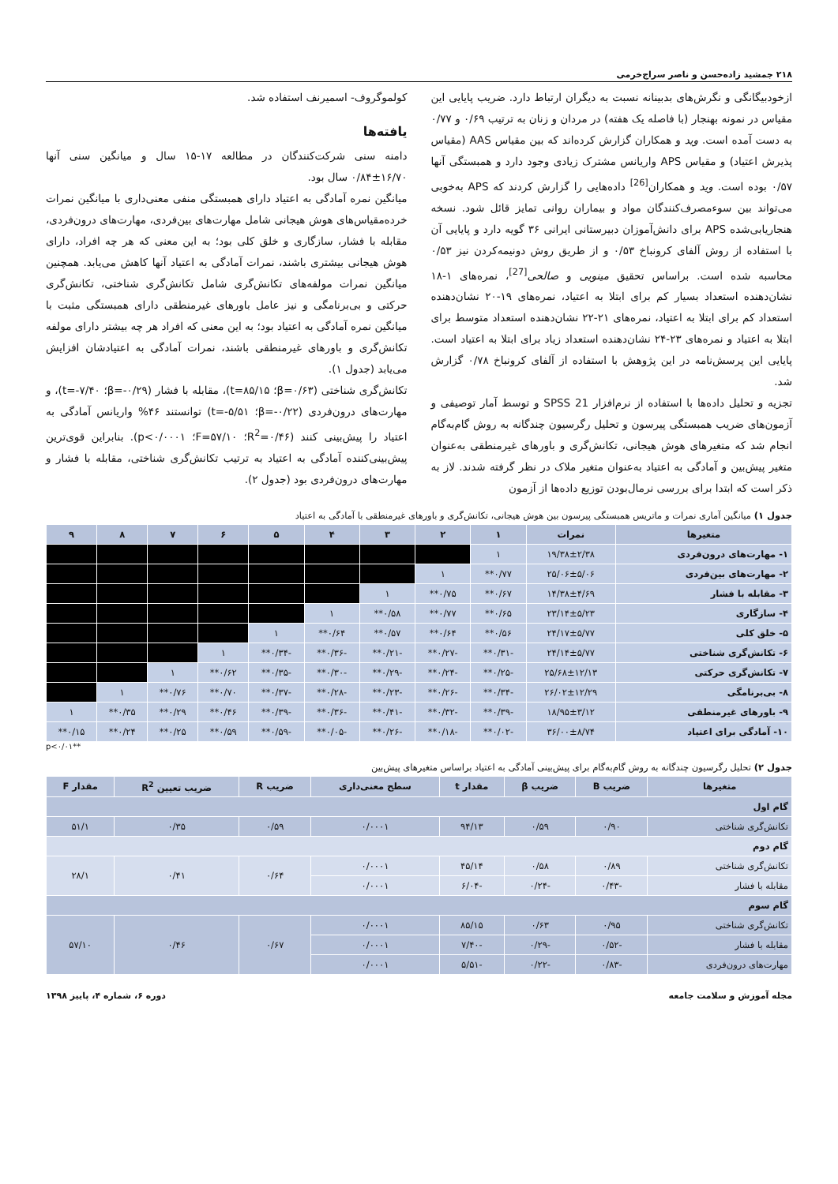۲۱۸ جمشید زاده‌حسن و ناصر سراج‌خرمی
ازخودبیگانگی و نگرش‌های بدبینانه نسبت به دیگران ارتباط دارد. ضریب پایایی این مقیاس در نمونه بهنجار (با فاصله یک هفته) در مردان و زنان به ترتیب ۰/۶۹ و ۰/۷۷ به دست آمده است. وید و همکاران گزارش کرده‌اند که بین مقیاس AAS (مقیاس پذیرش اعتیاد) و مقیاس APS واریانس مشترک زیادی وجود دارد و همبستگی آنها ۰/۵۷ بوده است. وید و همکاران<sup>[26]</sup> داده‌هایی را گزارش کردند که APS به‌خوبی می‌تواند بین سوءمصرف‌کنندگان مواد و بیماران روانی تمایز قائل شود. نسخه هنجاریابی‌شده APS برای دانش‌آموزان دبیرستانی ایرانی ۳۶ گویه دارد و پایایی آن با استفاده از روش آلفای کرونباخ ۰/۵۳ و از طریق روش دونیمه‌کردن نیز ۰/۵۳ محاسبه شده است. براساس تحقیق مینویی و صالحی<sup>[27]</sup>، نمره‌های ۱-۱۸ نشان‌دهنده استعداد بسیار کم برای ابتلا به اعتیاد، نمره‌های ۱۹-۲۰ نشان‌دهنده استعداد کم برای ابتلا به اعتیاد، نمره‌های ۲۱-۲۲ نشان‌دهنده استعداد متوسط برای ابتلا به اعتیاد و نمره‌های ۲۳-۲۴ نشان‌دهنده استعداد زیاد برای ابتلا به اعتیاد است. پایایی این پرسش‌نامه در این پژوهش با استفاده از آلفای کرونباخ ۰/۷۸ گزارش شد.
تجزیه و تحلیل داده‌ها با استفاده از نرم‌افزار SPSS 21 و توسط آمار توصیفی و آزمون‌های ضریب همبستگی پیرسون و تحلیل رگرسیون چندگانه به روش گام‌به‌گام انجام شد که متغیرهای هوش هیجانی، تکانش‌گری و باورهای غیرمنطقی به‌عنوان متغیر پیش‌بین و آمادگی به اعتیاد به‌عنوان متغیر ملاک در نظر گرفته شدند. لاز به ذکر است که ابتدا برای بررسی نرمال‌بودن توزیع داده‌ها از آزمون
کولموگروف- اسمیرنف استفاده شد.
یافته‌ها
دامنه سنی شرکت‌کنندگان در مطالعه ۱۷-۱۵ سال و میانگین سنی آنها ۱۶/۷۰±۰/۸۴ سال بود.
میانگین نمره آمادگی به اعتیاد دارای همبستگی منفی معنی‌داری با میانگین نمرات خرده‌مقیاس‌های هوش هیجانی شامل مهارت‌های بین‌فردی، مهارت‌های درون‌فردی، مقابله با فشار، سازگاری و خلق کلی بود؛ به این معنی که هر چه افراد، دارای هوش هیجانی بیشتری باشند، نمرات آمادگی به اعتیاد آنها کاهش می‌یابد. همچنین میانگین نمرات مولفه‌های تکانش‌گری شامل تکانش‌گری شناختی، تکانش‌گری حرکتی و بی‌برنامگی و نیز عامل باورهای غیرمنطقی دارای همبستگی مثبت با میانگین نمره آمادگی به اعتیاد بود؛ به این معنی که افراد هر چه بیشتر دارای مولفه تکانش‌گری و باورهای غیرمنطقی باشند، نمرات آمادگی به اعتیادشان افزایش می‌یابد (جدول ۱).
تکانش‌گری شناختی (β=۰/۶۳؛ t=۸۵/۱۵)، مقابله با فشار (β=-۰/۲۹؛ t=-۷/۴۰)، و مهارت‌های درون‌فردی (β=-۰/۲۲؛ t=-۵/۵۱) توانستند ۴۶% واریانس آمادگی به اعتیاد را پیش‌بینی کنند (R<sup>2</sup>=۰/۴۶؛ F=۵۷/۱۰؛ p<۰/۰۰۰۱). بنابراین قوی‌ترین پیش‌بینی‌کننده آمادگی به اعتیاد به ترتیب تکانش‌گری شناختی، مقابله با فشار و مهارت‌های درون‌فردی بود (جدول ۲).
جدول ۱) میانگین آماری نمرات و ماتریس همبستگی پیرسون بین هوش هیجانی، تکانش‌گری و باورهای غیرمنطقی با آمادگی به اعتیاد
| متغیرها | نمرات | ۱ | ۲ | ۳ | ۴ | ۵ | ۶ | ۷ | ۸ | ۹ |
| --- | --- | --- | --- | --- | --- | --- | --- | --- | --- | --- |
| ۱- مهارت‌های درون‌فردی | ۱۹/۳۸±۲/۳۸ | ۱ | | | | | | | | |
| ۲- مهارت‌های بین‌فردی | ۲۵/۰۶±۵/۰۶ | ۰/۷۷** | ۱ | | | | | | | |
| ۳- مقابله با فشار | ۱۴/۳۸±۴/۶۹ | ۰/۶۷** | ۰/۷۵** | ۱ | | | | | | |
| ۴- سازگاری | ۲۳/۱۴±۵/۲۳ | ۰/۶۵** | ۰/۷۷** | ۰/۵۸** | ۱ | | | | | |
| ۵- خلق کلی | ۲۴/۱۷±۵/۷۷ | ۰/۵۶** | ۰/۶۴** | ۰/۵۷** | ۰/۶۴** | ۱ | | | | |
| ۶- تکانش‌گری شناختی | ۲۴/۱۴±۵/۷۷ | -۰/۳۱** | -۰/۲۷** | -۰/۲۱** | -۰/۳۶** | -۰/۳۴** | ۱ | | | |
| ۷- تکانش‌گری حرکتی | ۲۵/۶۸±۱۲/۱۳ | -۰/۲۵** | -۰/۲۴** | -۰/۲۹** | -۰/۳۰** | -۰/۳۵** | ۰/۶۲** | ۱ | | |
| ۸- بی‌برنامگی | ۲۶/۰۲±۱۲/۲۹ | -۰/۳۴** | -۰/۲۶** | -۰/۲۳** | -۰/۲۸** | -۰/۳۷** | ۰/۷۰** | ۰/۷۶** | ۱ | |
| ۹- باورهای غیرمنطقی | ۱۸/۹۵±۳/۱۲ | -۰/۳۹** | -۰/۳۲** | -۰/۴۱** | -۰/۳۶** | -۰/۳۹** | ۰/۴۶** | ۰/۲۹** | ۰/۳۵** | ۱ |
| ۱۰- آمادگی برای اعتیاد | ۳۶/۰۰±۸/۷۴ | -۰/۰۲** | -۰/۱۸** | -۰/۲۶** | -۰/۰۵** | -۰/۵۹** | ۰/۵۹** | ۰/۲۵** | ۰/۲۴** | ۰/۱۵** |
p<۰/۰۱**
جدول ۲) تحلیل رگرسیون چندگانه به روش گام‌به‌گام برای پیش‌بینی آمادگی به اعتیاد براساس متغیرهای پیش‌بین
| متغیرها | ضریب B | ضریب β | مقدار t | سطح معنی‌داری | ضریب R | ضریب تعیین R<sup>2</sup> | مقدار F |
| --- | --- | --- | --- | --- | --- | --- | --- |
| گام اول | | | | | | | |
| تکانش‌گری شناختی | ۰/۹۰ | ۰/۵۹ | ۹۴/۱۳ | ۰/۰۰۰۱ | ۰/۵۹ | ۰/۳۵ | ۵۱/۱ |
| گام دوم | | | | | | | |
| تکانش‌گری شناختی | ۰/۸۹ | ۰/۵۸ | ۴۵/۱۴ | ۰/۰۰۰۱ | ۰/۶۴ | ۰/۴۱ | ۲۸/۱ |
| مقابله با فشار | -۰/۴۳ | -۰/۲۴ | -۶/۰۴ | ۰/۰۰۰۱ | | | |
| گام سوم | | | | | | | |
| تکانش‌گری شناختی | ۰/۹۵ | ۰/۶۳ | ۸۵/۱۵ | ۰/۰۰۰۱ | ۰/۶۷ | ۰/۴۶ | ۵۷/۱۰ |
| مقابله با فشار | -۰/۵۲ | -۰/۲۹ | -۷/۴۰ | ۰/۰۰۰۱ | | | |
| مهارت‌های درون‌فردی | -۰/۸۳ | -۰/۲۲ | -۵/۵۱ | ۰/۰۰۰۱ | | | |
مجله آموزش و سلامت جامعه دوره ۶، شماره ۴، پاییز ۱۳۹۸